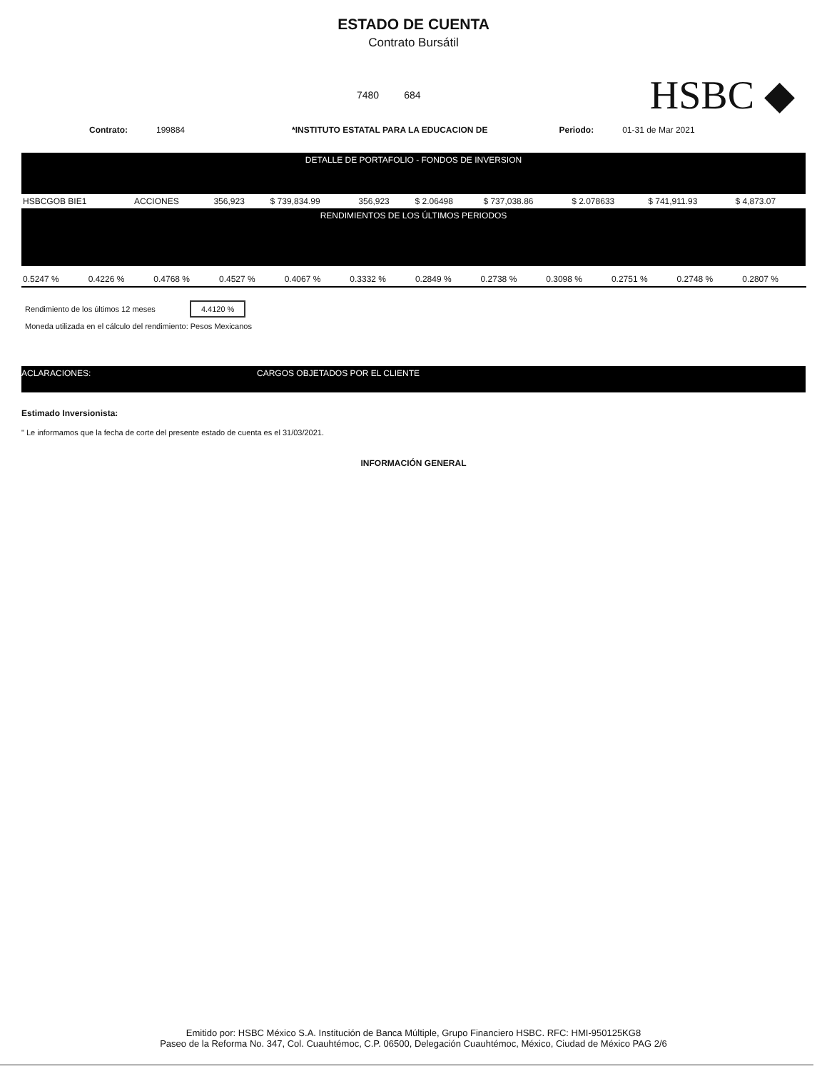ESTADO DE CUENTA
Contrato Bursátil
7480 684
HSBC ◆
Contrato: 199884 *INSTITUTO ESTATAL PARA LA EDUCACION DE Periodo: 01-31 de Mar 2021
DETALLE DE PORTAFOLIO - FONDOS DE INVERSION
| HSBCGOB BIE1 | ACCIONES | 356,923 | $ 739,834.99 | 356,923 | $ 2.06498 | $ 737,038.86 | $ 2.078633 | $ 741,911.93 | $ 4,873.07 |
RENDIMIENTOS DE LOS ÚLTIMOS PERIODOS
| 0.5247 % | 0.4226 % | 0.4768 % | 0.4527 % | 0.4067 % | 0.3332 % | 0.2849 % | 0.2738 % | 0.3098 % | 0.2751 % | 0.2748 % | 0.2807 % |
Rendimiento de los últimos 12 meses 4.4120 %
Moneda utilizada en el cálculo del rendimiento: Pesos Mexicanos
ACLARACIONES: CARGOS OBJETADOS POR EL CLIENTE
Estimado Inversionista:
" Le informamos que la fecha de corte del presente estado de cuenta es el 31/03/2021.
INFORMACIÓN GENERAL
Emitido por: HSBC México S.A. Institución de Banca Múltiple, Grupo Financiero HSBC. RFC: HMI-950125KG8
Paseo de la Reforma No. 347, Col. Cuauhtémoc, C.P. 06500, Delegación Cuauhtémoc, México, Ciudad de México PAG 2/6